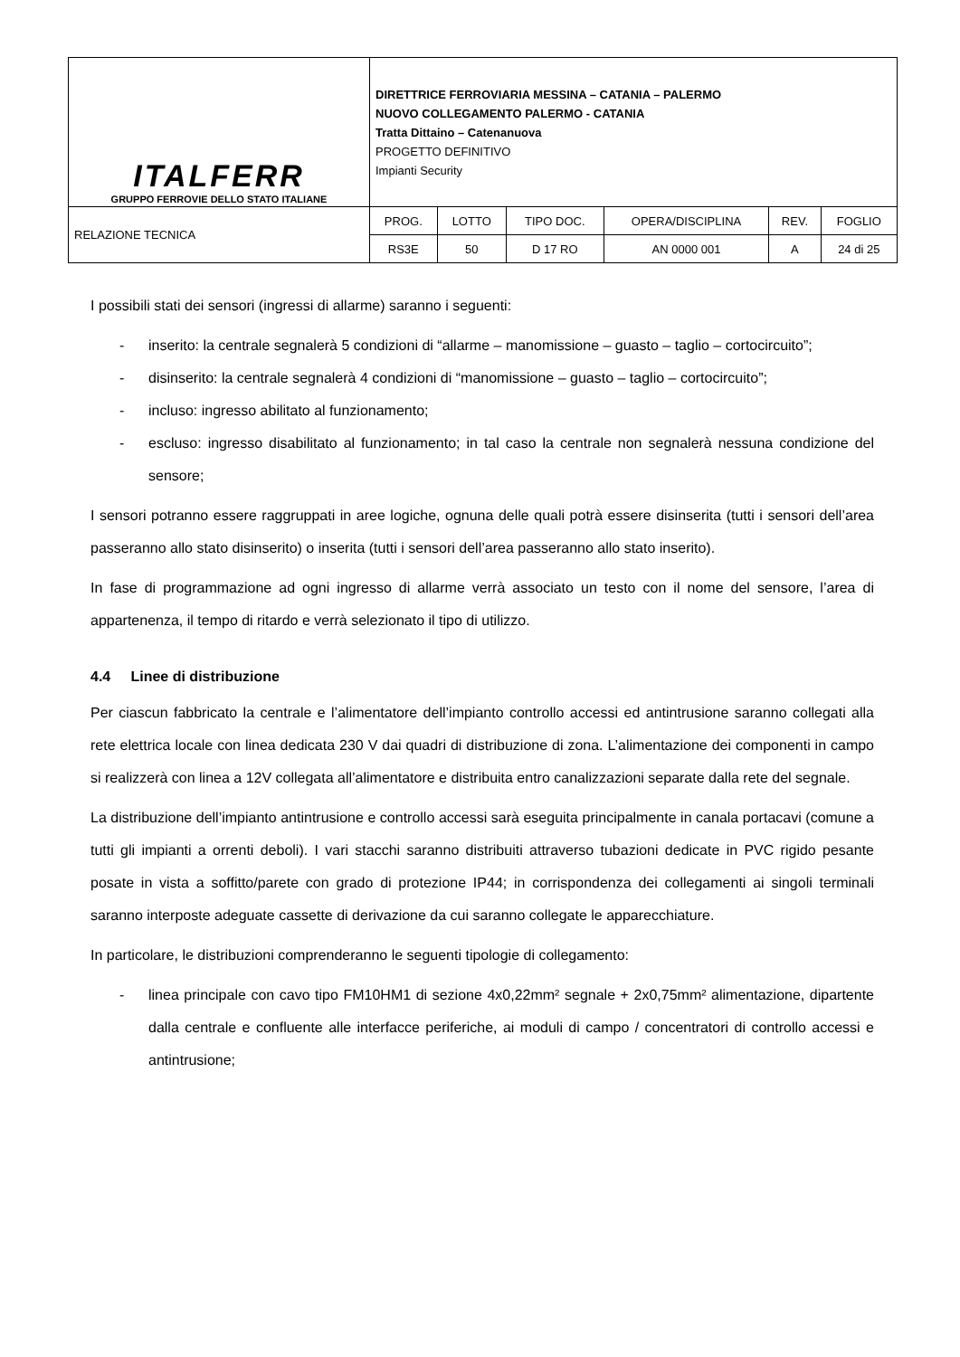| ITALFERR GRUPPO FERROVIE DELLO STATO ITALIANE | DIRETTRICE FERROVIARIA MESSINA – CATANIA – PALERMO NUOVO COLLEGAMENTO PALERMO - CATANIA Tratta Dittaino – Catenanuova PROGETTO DEFINITIVO Impianti Security | | | | | |
| RELAZIONE TECNICA | PROG. | LOTTO | TIPO DOC. | OPERA/DISCIPLINA | REV. | FOGLIO |
| | RS3E | 50 | D 17 RO | AN 0000 001 | A | 24 di 25 |
I possibili stati dei sensori (ingressi di allarme) saranno i seguenti:
- inserito: la centrale segnalerà 5 condizioni di “allarme – manomissione – guasto – taglio – cortocircuito”;
- disinserito: la centrale segnalerà 4 condizioni di “manomissione – guasto – taglio – cortocircuito”;
- incluso: ingresso abilitato al funzionamento;
- escluso: ingresso disabilitato al funzionamento; in tal caso la centrale non segnalerà nessuna condizione del sensore;
I sensori potranno essere raggruppati in aree logiche, ognuna delle quali potrà essere disinserita (tutti i sensori dell’area passeranno allo stato disinserito) o inserita (tutti i sensori dell’area passeranno allo stato inserito).
In fase di programmazione ad ogni ingresso di allarme verrà associato un testo con il nome del sensore, l’area di appartenenza, il tempo di ritardo e verrà selezionato il tipo di utilizzo.
4.4 Linee di distribuzione
Per ciascun fabbricato la centrale e l’alimentatore dell’impianto controllo accessi ed antintrusione saranno collegati alla rete elettrica locale con linea dedicata 230 V dai quadri di distribuzione di zona. L’alimentazione dei componenti in campo si realizzerà con linea a 12V collegata all’alimentatore e distribuita entro canalizzazioni separate dalla rete del segnale.
La distribuzione dell’impianto antintrusione e controllo accessi sarà eseguita principalmente in canala portacavi (comune a tutti gli impianti a orrenti deboli). I vari stacchi saranno distribuiti attraverso tubazioni dedicate in PVC rigido pesante posate in vista a soffitto/parete con grado di protezione IP44; in corrispondenza dei collegamenti ai singoli terminali saranno interposte adeguate cassette di derivazione da cui saranno collegate le apparecchiature.
In particolare, le distribuzioni comprenderanno le seguenti tipologie di collegamento:
- linea principale con cavo tipo FM10HM1 di sezione 4x0,22mm² segnale + 2x0,75mm² alimentazione, dipartente dalla centrale e confluente alle interfacce periferiche, ai moduli di campo / concentratori di controllo accessi e antintrusione;